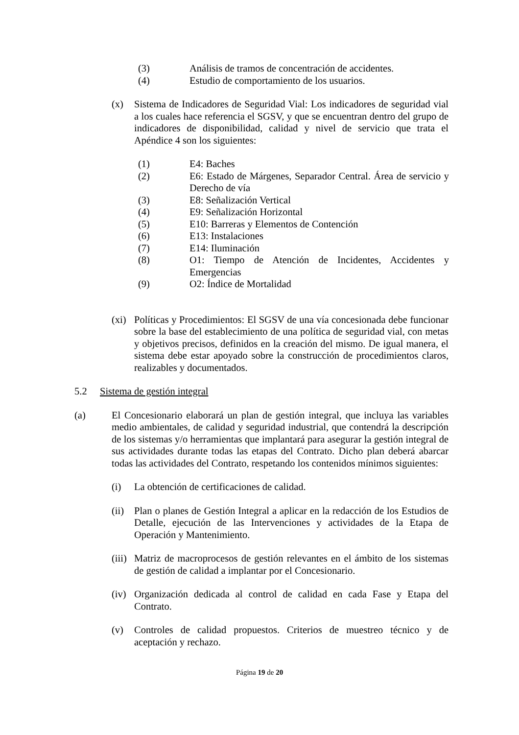(3) Análisis de tramos de concentración de accidentes.
(4) Estudio de comportamiento de los usuarios.
(x) Sistema de Indicadores de Seguridad Vial: Los indicadores de seguridad vial a los cuales hace referencia el SGSV, y que se encuentran dentro del grupo de indicadores de disponibilidad, calidad y nivel de servicio que trata el Apéndice 4 son los siguientes:
(1) E4: Baches
(2) E6: Estado de Márgenes, Separador Central. Área de servicio y Derecho de vía
(3) E8: Señalización Vertical
(4) E9: Señalización Horizontal
(5) E10: Barreras y Elementos de Contención
(6) E13: Instalaciones
(7) E14: Iluminación
(8) O1: Tiempo de Atención de Incidentes, Accidentes y Emergencias
(9) O2: Índice de Mortalidad
(xi) Políticas y Procedimientos: El SGSV de una vía concesionada debe funcionar sobre la base del establecimiento de una política de seguridad vial, con metas y objetivos precisos, definidos en la creación del mismo. De igual manera, el sistema debe estar apoyado sobre la construcción de procedimientos claros, realizables y documentados.
5.2 Sistema de gestión integral
(a) El Concesionario elaborará un plan de gestión integral, que incluya las variables medio ambientales, de calidad y seguridad industrial, que contendrá la descripción de los sistemas y/o herramientas que implantará para asegurar la gestión integral de sus actividades durante todas las etapas del Contrato. Dicho plan deberá abarcar todas las actividades del Contrato, respetando los contenidos mínimos siguientes:
(i) La obtención de certificaciones de calidad.
(ii) Plan o planes de Gestión Integral a aplicar en la redacción de los Estudios de Detalle, ejecución de las Intervenciones y actividades de la Etapa de Operación y Mantenimiento.
(iii) Matriz de macroprocesos de gestión relevantes en el ámbito de los sistemas de gestión de calidad a implantar por el Concesionario.
(iv) Organización dedicada al control de calidad en cada Fase y Etapa del Contrato.
(v) Controles de calidad propuestos. Criterios de muestreo técnico y de aceptación y rechazo.
Página 19 de 20